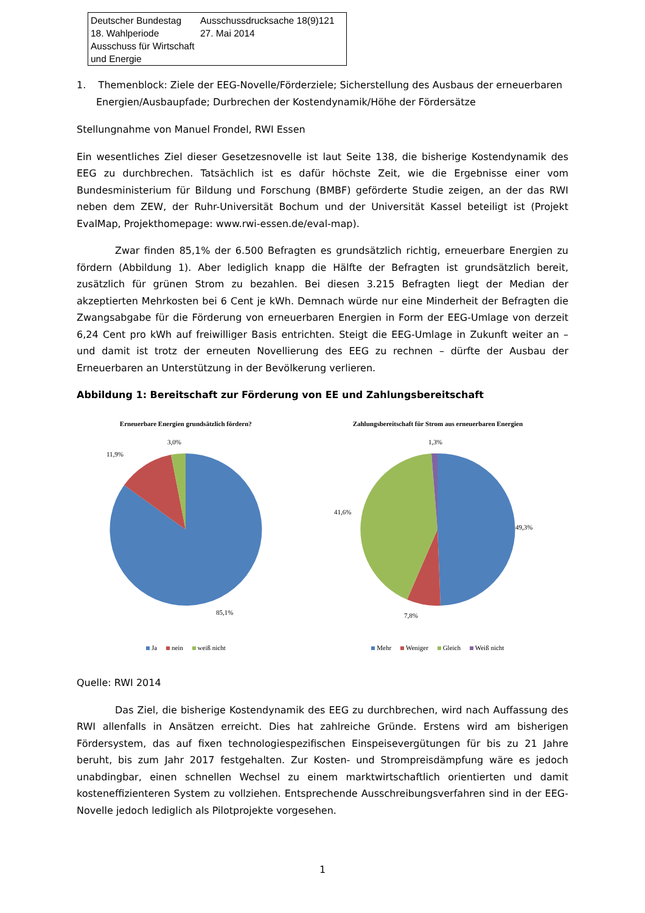Deutscher Bundestag
18. Wahlperiode
Ausschuss für Wirtschaft und Energie
Ausschussdrucksache 18(9)121
27. Mai 2014
1. Themenblock: Ziele der EEG-Novelle/Förderziele; Sicherstellung des Ausbaus der erneuerbaren Energien/Ausbaupfade; Durbrechen der Kostendynamik/Höhe der Fördersätze
Stellungnahme von Manuel Frondel, RWI Essen
Ein wesentliches Ziel dieser Gesetzesnovelle ist laut Seite 138, die bisherige Kostendynamik des EEG zu durchbrechen. Tatsächlich ist es dafür höchste Zeit, wie die Ergebnisse einer vom Bundesministerium für Bildung und Forschung (BMBF) geförderte Studie zeigen, an der das RWI neben dem ZEW, der Ruhr-Universität Bochum und der Universität Kassel beteiligt ist (Projekt EvalMap, Projekthomepage: www.rwi-essen.de/eval-map).
Zwar finden 85,1% der 6.500 Befragten es grundsätzlich richtig, erneuerbare Energien zu fördern (Abbildung 1). Aber lediglich knapp die Hälfte der Befragten ist grundsätzlich bereit, zusätzlich für grünen Strom zu bezahlen. Bei diesen 3.215 Befragten liegt der Median der akzeptierten Mehrkosten bei 6 Cent je kWh. Demnach würde nur eine Minderheit der Befragten die Zwangsabgabe für die Förderung von erneuerbaren Energien in Form der EEG-Umlage von derzeit 6,24 Cent pro kWh auf freiwilliger Basis entrichten. Steigt die EEG-Umlage in Zukunft weiter an – und damit ist trotz der erneuten Novellierung des EEG zu rechnen – dürfte der Ausbau der Erneuerbaren an Unterstützung in der Bevölkerung verlieren.
Abbildung 1: Bereitschaft zur Förderung von EE und Zahlungsbereitschaft
Erneuerbare Energien grundsätzlich fördern?
3,0%
11,9%
85,1%
Ja nein weiß nicht
Zahlungsbereitschaft für Strom aus erneuerbaren Energien
1,3%
41,6%
49,3%
7,8%
Mehr Weniger Gleich Weiß nicht
Quelle: RWI 2014
Das Ziel, die bisherige Kostendynamik des EEG zu durchbrechen, wird nach Auffassung des RWI allenfalls in Ansätzen erreicht. Dies hat zahlreiche Gründe. Erstens wird am bisherigen Fördersystem, das auf fixen technologiespezifischen Einspeisevergütungen für bis zu 21 Jahre beruht, bis zum Jahr 2017 festgehalten. Zur Kosten- und Strompreisdämpfung wäre es jedoch unabdingbar, einen schnellen Wechsel zu einem marktwirtschaftlich orientierten und damit kosteneffizienteren System zu vollziehen. Entsprechende Ausschreibungsverfahren sind in der EEG-Novelle jedoch lediglich als Pilotprojekte vorgesehen.
1